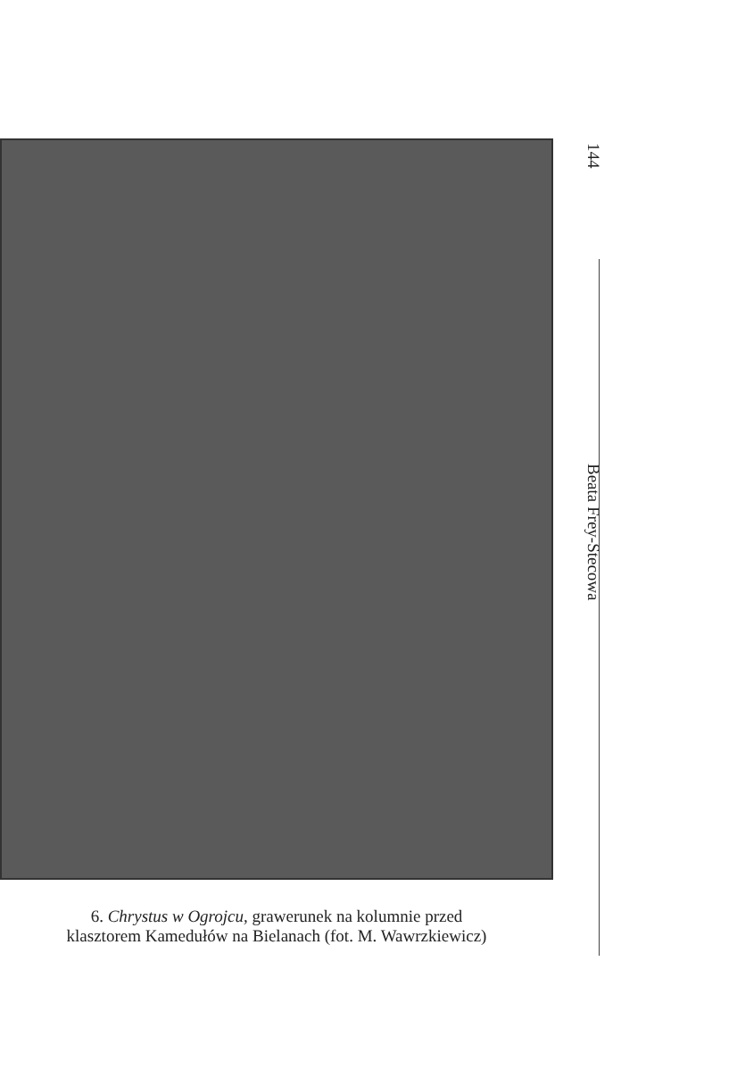6. Chrystus w Ogrojcu, grawerunek na kolumnie przed
klasztorem Kamedułów na Bielanach (fot. M. Wawrzkiewicz)
144
Beata Frey-Stecowa